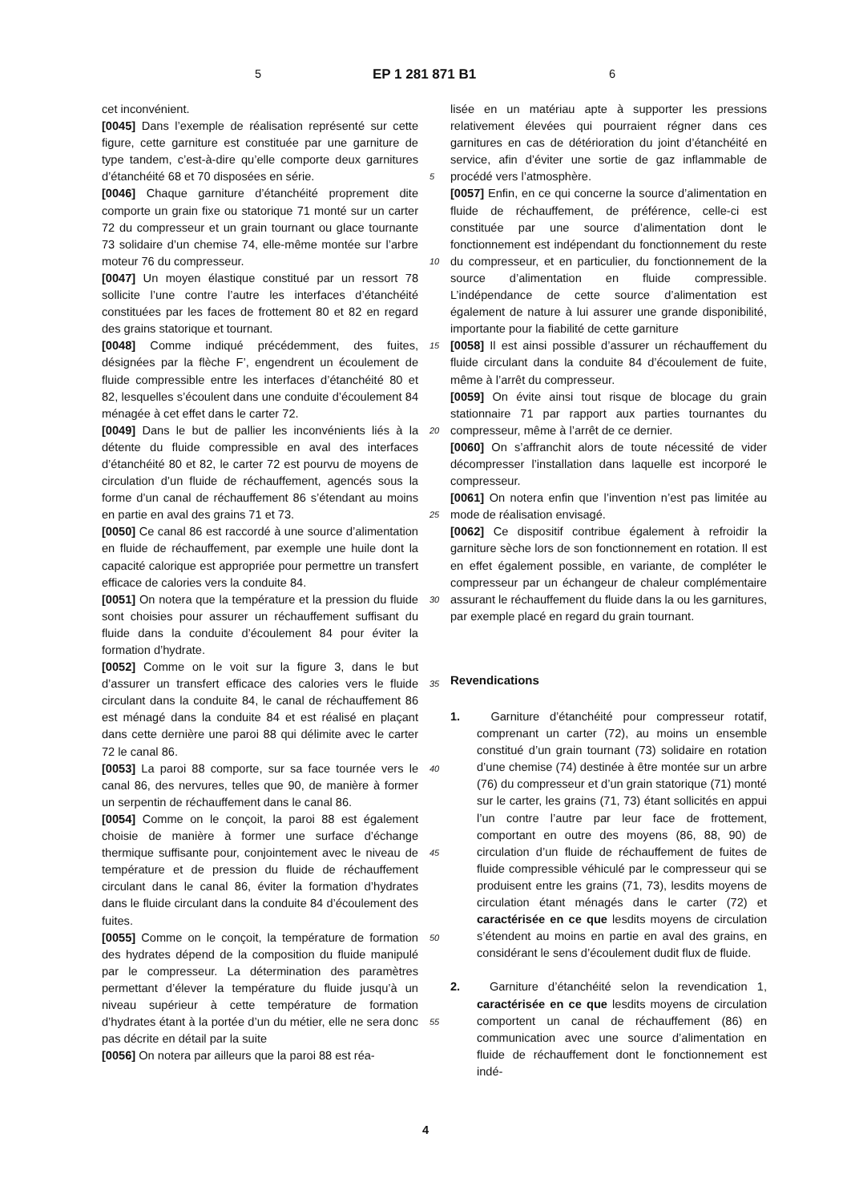5 EP 1 281 871 B1 6
cet inconvénient.
[0045] Dans l’exemple de réalisation représenté sur cette figure, cette garniture est constituée par une garniture de type tandem, c’est-à-dire qu’elle comporte deux garnitures d’étanchéité 68 et 70 disposées en série.
[0046] Chaque garniture d’étanchéité proprement dite comporte un grain fixe ou statorique 71 monté sur un carter 72 du compresseur et un grain tournant ou glace tournante 73 solidaire d’un chemise 74, elle-même montée sur l’arbre moteur 76 du compresseur.
[0047] Un moyen élastique constitué par un ressort 78 sollicite l’une contre l’autre les interfaces d’étanchéité constituées par les faces de frottement 80 et 82 en regard des grains statorique et tournant.
[0048] Comme indiqué précédemment, des fuites, désignées par la flèche F’, engendrent un écoulement de fluide compressible entre les interfaces d’étanchéité 80 et 82, lesquelles s’écoulent dans une conduite d’écoulement 84 ménagée à cet effet dans le carter 72.
[0049] Dans le but de pallier les inconvénients liés à la détente du fluide compressible en aval des interfaces d’étanchéité 80 et 82, le carter 72 est pourvu de moyens de circulation d’un fluide de réchauffement, agencés sous la forme d’un canal de réchauffement 86 s’étendant au moins en partie en aval des grains 71 et 73.
[0050] Ce canal 86 est raccordé à une source d’alimentation en fluide de réchauffement, par exemple une huile dont la capacité calorique est appropriée pour permettre un transfert efficace de calories vers la conduite 84.
[0051] On notera que la température et la pression du fluide sont choisies pour assurer un réchauffement suffisant du fluide dans la conduite d’écoulement 84 pour éviter la formation d’hydrate.
[0052] Comme on le voit sur la figure 3, dans le but d’assurer un transfert efficace des calories vers le fluide circulant dans la conduite 84, le canal de réchauffement 86 est ménagé dans la conduite 84 et est réalisé en plaçant dans cette dernière une paroi 88 qui délimite avec le carter 72 le canal 86.
[0053] La paroi 88 comporte, sur sa face tournée vers le canal 86, des nervures, telles que 90, de manière à former un serpentin de réchauffement dans le canal 86.
[0054] Comme on le conçoit, la paroi 88 est également choisie de manière à former une surface d’échange thermique suffisante pour, conjointement avec le niveau de température et de pression du fluide de réchauffement circulant dans le canal 86, éviter la formation d’hydrates dans le fluide circulant dans la conduite 84 d’écoulement des fuites.
[0055] Comme on le conçoit, la température de formation des hydrates dépend de la composition du fluide manipulé par le compresseur. La détermination des paramètres permettant d’élever la température du fluide jusqu’à un niveau supérieur à cette température de formation d’hydrates étant à la portée d’un du métier, elle ne sera donc pas décrite en détail par la suite
[0056] On notera par ailleurs que la paroi 88 est réa-
lisée en un matériau apte à supporter les pressions relativement élevées qui pourraient régner dans ces garnitures en cas de détérioration du joint d’étanchéité en service, afin d’éviter une sortie de gaz inflammable de procédé vers l’atmosphère.
[0057] Enfin, en ce qui concerne la source d’alimentation en fluide de réchauffement, de préférence, celle-ci est constituée par une source d’alimentation dont le fonctionnement est indépendant du fonctionnement du reste du compresseur, et en particulier, du fonctionnement de la source d’alimentation en fluide compressible. L’indépendance de cette source d’alimentation est également de nature à lui assurer une grande disponibilité, importante pour la fiabilité de cette garniture
[0058] Il est ainsi possible d’assurer un réchauffement du fluide circulant dans la conduite 84 d’écoulement de fuite, même à l’arrêt du compresseur.
[0059] On évite ainsi tout risque de blocage du grain stationnaire 71 par rapport aux parties tournantes du compresseur, même à l’arrêt de ce dernier.
[0060] On s’affranchit alors de toute nécessité de vider décompresser l’installation dans laquelle est incorporé le compresseur.
[0061] On notera enfin que l’invention n’est pas limitée au mode de réalisation envisagé.
[0062] Ce dispositif contribue également à refroidir la garniture sèche lors de son fonctionnement en rotation. Il est en effet également possible, en variante, de compléter le compresseur par un échangeur de chaleur complémentaire assurant le réchauffement du fluide dans la ou les garnitures, par exemple placé en regard du grain tournant.
Revendications
1. Garniture d’étanchéité pour compresseur rotatif, comprenant un carter (72), au moins un ensemble constitué d’un grain tournant (73) solidaire en rotation d’une chemise (74) destinée à être montée sur un arbre (76) du compresseur et d’un grain statorique (71) monté sur le carter, les grains (71, 73) étant sollicités en appui l’un contre l’autre par leur face de frottement, comportant en outre des moyens (86, 88, 90) de circulation d’un fluide de réchauffement de fuites de fluide compressible véhiculé par le compresseur qui se produisent entre les grains (71, 73), lesdits moyens de circulation étant ménagés dans le carter (72) et caractérisée en ce que lesdits moyens de circulation s’étendent au moins en partie en aval des grains, en considérant le sens d’écoulement dudit flux de fluide.
2. Garniture d’étanchéité selon la revendication 1, caractérisée en ce que lesdits moyens de circulation comportent un canal de réchauffement (86) en communication avec une source d’alimentation en fluide de réchauffement dont le fonctionnement est indé-
5
10
15
20
25
30
35
40
45
50
55
4